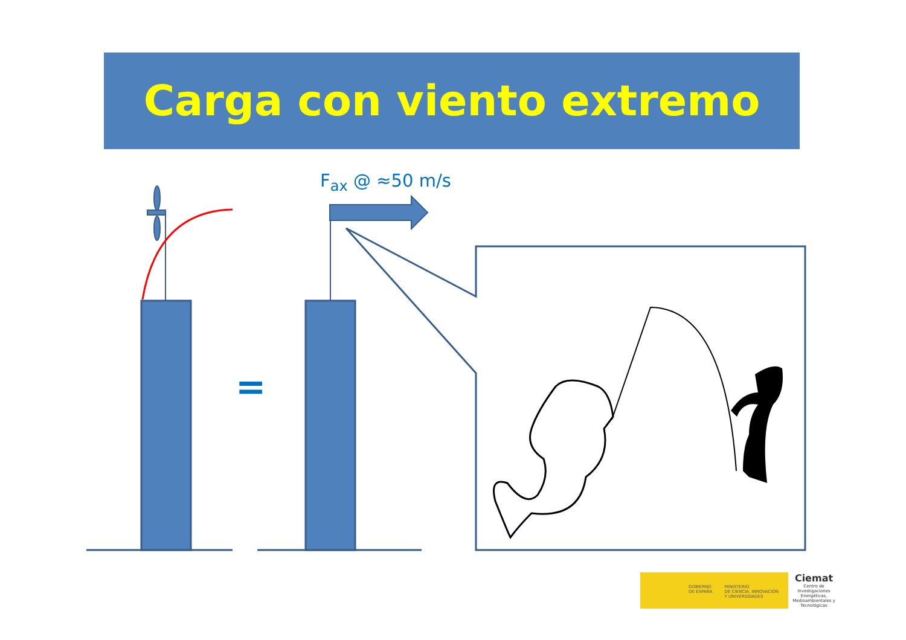Carga con viento extremo
F<sub>ax</sub> @ ≈50 m/s
=
GOBIERNO
DE ESPAÑA MINISTERIO
DE CIENCIA, INNOVACIÓN
Y UNIVERSIDADES
Ciemat
Centro de Investigaciones Energéticas, Medioambientales y Tecnológicas